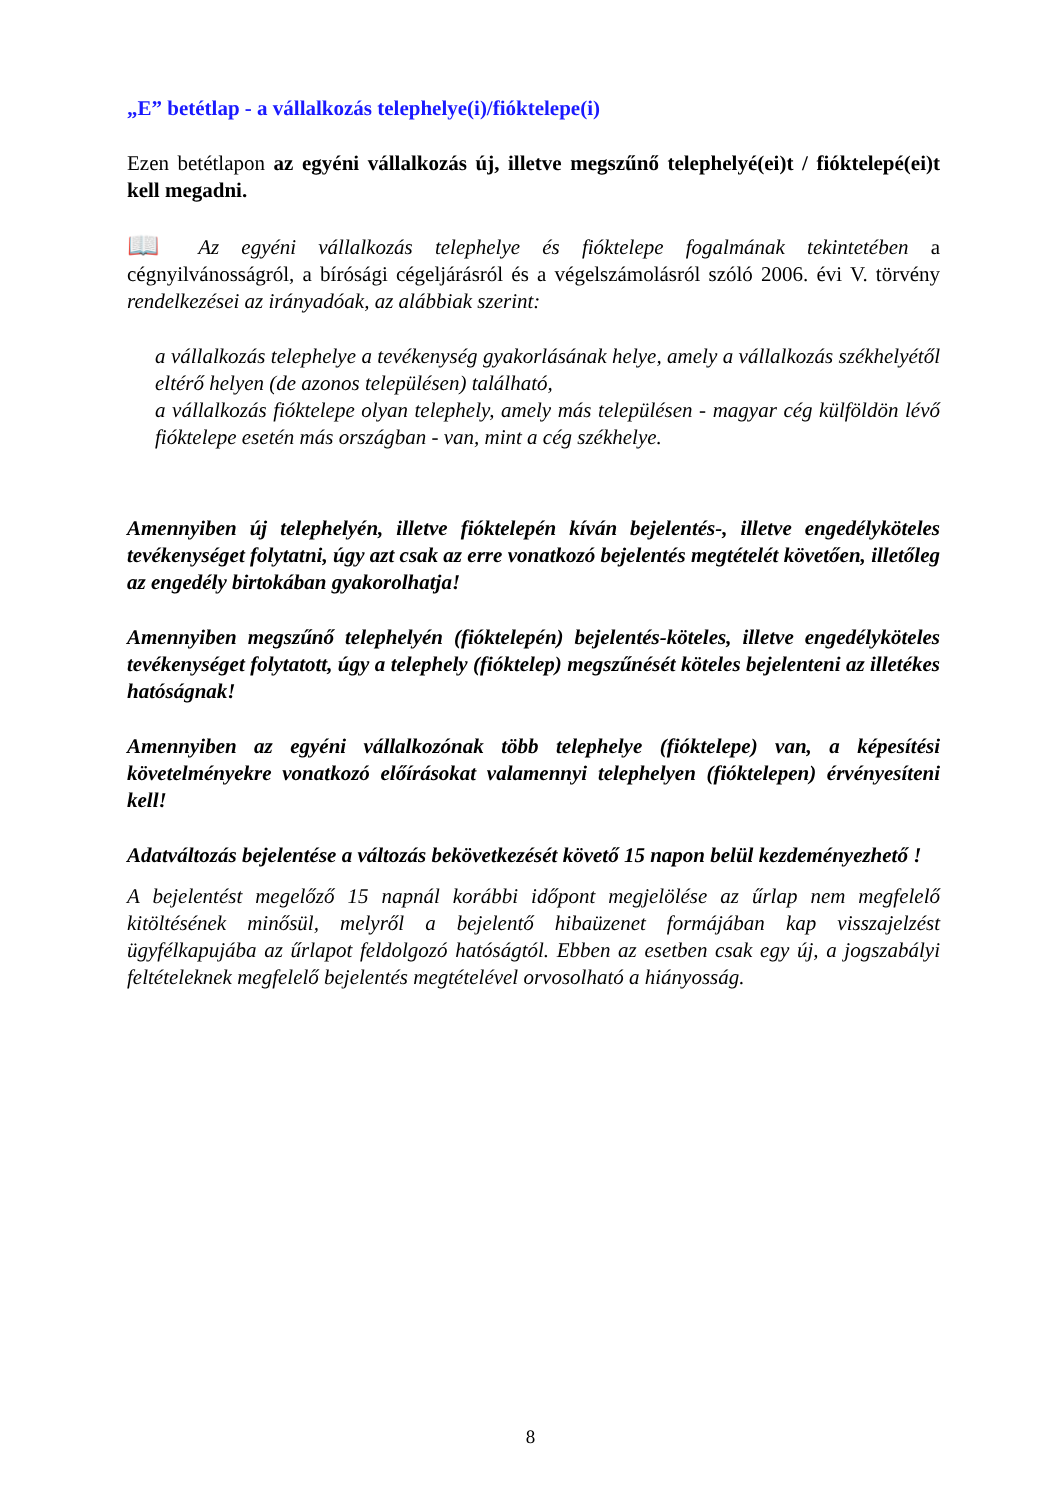„E” betétlap - a vállalkozás telephelye(i)/fióktelepe(i)
Ezen betétlapon az egyéni vállalkozás új, illetve megszűnő telephelyé(ei)t / fióktelepé(ei)t kell megadni.
📖 Az egyéni vállalkozás telephelye és fióktelepe fogalmának tekintetében a cégnyilvánosságról, a bírósági cégeljárásról és a végelszámolásról szóló 2006. évi V. törvény rendelkezései az irányadóak, az alábbiak szerint:
a vállalkozás telephelye a tevékenység gyakorlásának helye, amely a vállalkozás székhelyétől eltérő helyen (de azonos településen) található,
a vállalkozás fióktelepe olyan telephely, amely más településen - magyar cég külföldön lévő fióktelepe esetén más országban - van, mint a cég székhelye.
Amennyiben új telephelyén, illetve fióktelepén kíván bejelentés-, illetve engedélyköteles tevékenységet folytatni, úgy azt csak az erre vonatkozó bejelentés megtételét követően, illetőleg az engedély birtokában gyakorolhatja!
Amennyiben megszűnő telephelyén (fióktelepén) bejelentés-köteles, illetve engedélyköteles tevékenységet folytatott, úgy a telephely (fióktelep) megszűnését köteles bejelenteni az illetékes hatóságnak!
Amennyiben az egyéni vállalkozónak több telephelye (fióktelepe) van, a képesítési követelményekre vonatkozó előírásokat valamennyi telephelyen (fióktelepen) érvényesíteni kell!
Adatváltozás bejelentése a változás bekövetkezését követő 15 napon belül kezdeményezhető !
A bejelentést megelőző 15 napnál korábbi időpont megjelölése az űrlap nem megfelelő kitöltésének minősül, melyről a bejelentő hibaüzenet formájában kap visszajelzést ügyfélkapujába az űrlapot feldolgozó hatóságtól. Ebben az esetben csak egy új, a jogszabályi feltételeknek megfelelő bejelentés megtételével orvosolható a hiányosság.
8